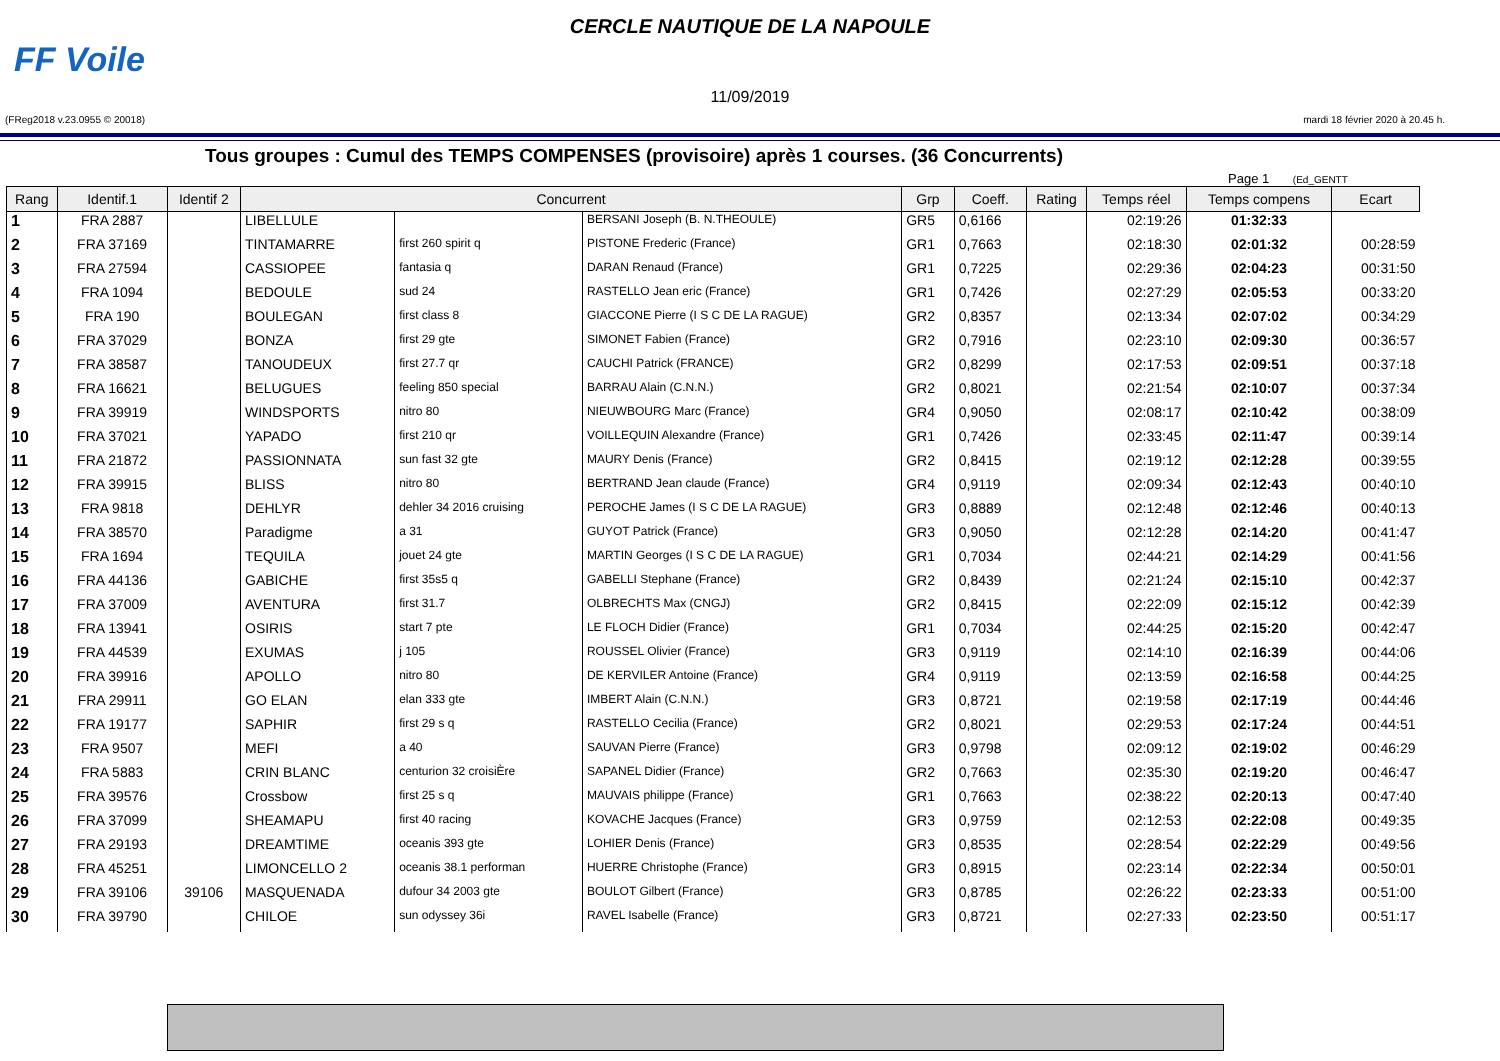FF Voile
CERCLE NAUTIQUE DE LA NAPOULE
11/09/2019
(FReg2018 v.23.0955 © 20018) mardi 18 février 2020 à 20.45 h.
Tous groupes : Cumul des TEMPS COMPENSES (provisoire) après 1 courses. (36 Concurrents)
Page 1 (Ed_GENTT
| Rang | Identif.1 | Identif 2 | Concurrent | | | Grp | Coeff. | Rating | Temps réel | Temps compens | Ecart |
| --- | --- | --- | --- | --- | --- | --- | --- | --- | --- | --- | --- |
| 1 | FRA 2887 | | LIBELLULE | | BERSANI Joseph (B. N.THEOULE) | GR5 | 0,6166 | | 02:19:26 | 01:32:33 | |
| 2 | FRA 37169 | | TINTAMARRE | first 260 spirit q | PISTONE Frederic (France) | GR1 | 0,7663 | | 02:18:30 | 02:01:32 | 00:28:59 |
| 3 | FRA 27594 | | CASSIOPEE | fantasia q | DARAN Renaud (France) | GR1 | 0,7225 | | 02:29:36 | 02:04:23 | 00:31:50 |
| 4 | FRA 1094 | | BEDOULE | sud 24 | RASTELLO Jean eric (France) | GR1 | 0,7426 | | 02:27:29 | 02:05:53 | 00:33:20 |
| 5 | FRA 190 | | BOULEGAN | first class 8 | GIACCONE Pierre (I S C DE LA RAGUE) | GR2 | 0,8357 | | 02:13:34 | 02:07:02 | 00:34:29 |
| 6 | FRA 37029 | | BONZA | first 29 gte | SIMONET Fabien (France) | GR2 | 0,7916 | | 02:23:10 | 02:09:30 | 00:36:57 |
| 7 | FRA 38587 | | TANOUDEUX | first 27.7 qr | CAUCHI Patrick (FRANCE) | GR2 | 0,8299 | | 02:17:53 | 02:09:51 | 00:37:18 |
| 8 | FRA 16621 | | BELUGUES | feeling 850 special | BARRAU Alain (C.N.N.) | GR2 | 0,8021 | | 02:21:54 | 02:10:07 | 00:37:34 |
| 9 | FRA 39919 | | WINDSPORTS | nitro 80 | NIEUWBOURG Marc (France) | GR4 | 0,9050 | | 02:08:17 | 02:10:42 | 00:38:09 |
| 10 | FRA 37021 | | YAPADO | first 210 qr | VOILLEQUIN Alexandre (France) | GR1 | 0,7426 | | 02:33:45 | 02:11:47 | 00:39:14 |
| 11 | FRA 21872 | | PASSIONNATA | sun fast 32 gte | MAURY Denis (France) | GR2 | 0,8415 | | 02:19:12 | 02:12:28 | 00:39:55 |
| 12 | FRA 39915 | | BLISS | nitro 80 | BERTRAND Jean claude (France) | GR4 | 0,9119 | | 02:09:34 | 02:12:43 | 00:40:10 |
| 13 | FRA 9818 | | DEHLYR | dehler 34 2016 cruising | PEROCHE James (I S C DE LA RAGUE) | GR3 | 0,8889 | | 02:12:48 | 02:12:46 | 00:40:13 |
| 14 | FRA 38570 | | Paradigme | a 31 | GUYOT Patrick (France) | GR3 | 0,9050 | | 02:12:28 | 02:14:20 | 00:41:47 |
| 15 | FRA 1694 | | TEQUILA | jouet 24 gte | MARTIN Georges (I S C DE LA RAGUE) | GR1 | 0,7034 | | 02:44:21 | 02:14:29 | 00:41:56 |
| 16 | FRA 44136 | | GABICHE | first 35s5 q | GABELLI Stephane (France) | GR2 | 0,8439 | | 02:21:24 | 02:15:10 | 00:42:37 |
| 17 | FRA 37009 | | AVENTURA | first 31.7 | OLBRECHTS Max (CNGJ) | GR2 | 0,8415 | | 02:22:09 | 02:15:12 | 00:42:39 |
| 18 | FRA 13941 | | OSIRIS | start 7 pte | LE FLOCH Didier (France) | GR1 | 0,7034 | | 02:44:25 | 02:15:20 | 00:42:47 |
| 19 | FRA 44539 | | EXUMAS | j 105 | ROUSSEL Olivier (France) | GR3 | 0,9119 | | 02:14:10 | 02:16:39 | 00:44:06 |
| 20 | FRA 39916 | | APOLLO | nitro 80 | DE KERVILER Antoine (France) | GR4 | 0,9119 | | 02:13:59 | 02:16:58 | 00:44:25 |
| 21 | FRA 29911 | | GO ELAN | elan 333 gte | IMBERT Alain (C.N.N.) | GR3 | 0,8721 | | 02:19:58 | 02:17:19 | 00:44:46 |
| 22 | FRA 19177 | | SAPHIR | first 29 s q | RASTELLO Cecilia (France) | GR2 | 0,8021 | | 02:29:53 | 02:17:24 | 00:44:51 |
| 23 | FRA 9507 | | MEFI | a 40 | SAUVAN Pierre (France) | GR3 | 0,9798 | | 02:09:12 | 02:19:02 | 00:46:29 |
| 24 | FRA 5883 | | CRIN BLANC | centurion 32 croisiÈre | SAPANEL Didier (France) | GR2 | 0,7663 | | 02:35:30 | 02:19:20 | 00:46:47 |
| 25 | FRA 39576 | | Crossbow | first 25 s q | MAUVAIS philippe (France) | GR1 | 0,7663 | | 02:38:22 | 02:20:13 | 00:47:40 |
| 26 | FRA 37099 | | SHEAMAPU | first 40 racing | KOVACHE Jacques (France) | GR3 | 0,9759 | | 02:12:53 | 02:22:08 | 00:49:35 |
| 27 | FRA 29193 | | DREAMTIME | oceanis 393 gte | LOHIER Denis (France) | GR3 | 0,8535 | | 02:28:54 | 02:22:29 | 00:49:56 |
| 28 | FRA 45251 | | LIMONCELLO 2 | oceanis 38.1 performan | HUERRE Christophe (France) | GR3 | 0,8915 | | 02:23:14 | 02:22:34 | 00:50:01 |
| 29 | FRA 39106 | 39106 | MASQUENADA | dufour 34 2003 gte | BOULOT Gilbert (France) | GR3 | 0,8785 | | 02:26:22 | 02:23:33 | 00:51:00 |
| 30 | FRA 39790 | | CHILOE | sun odyssey 36i | RAVEL Isabelle (France) | GR3 | 0,8721 | | 02:27:33 | 02:23:50 | 00:51:17 |